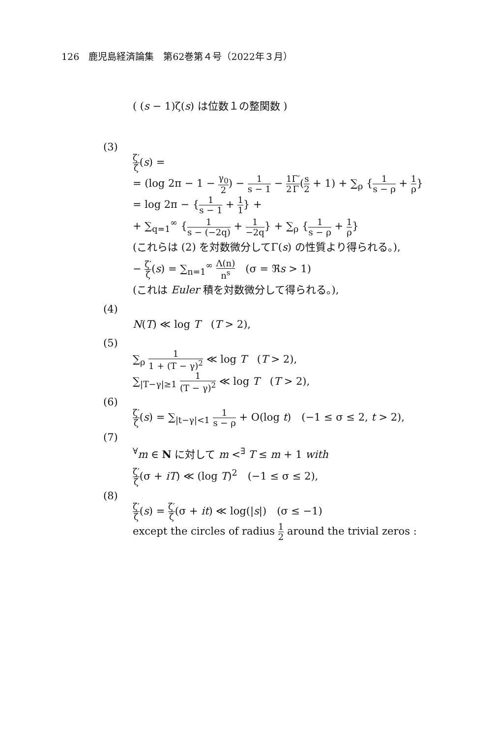126　鹿児島経済論集　第62巻第４号（2022年３月）
( (s − 1)ζ(s) は位数１の整関数 )
(3)
ζ′ ζ(s) =
= (log 2π − 1 − γ<sub>0</sub> 2) − 1 s − 1 − 1 2 Γ′ Γ(s 2 + 1) + ∑<sub>ρ</sub> {1 s − ρ + 1 ρ}
= log 2π − {1 s − 1 + 1 1} +
+ ∑<sub>q=1</sub><sup>∞</sup> {1 s − (−2q) + 1 −2q} + ∑<sub>ρ</sub> {1 s − ρ + 1 ρ}
(これらは (2) を対数微分してΓ(s) の性質より得られる。),
− ζ′ ζ(s) = ∑<sub>n=1</sub><sup>∞</sup> Λ(n) n<sup>s</sup>　(σ = ℜs > 1)
(これは Euler 積を対数微分して得られる。),
(4)
N(T) ≪ log T　(T > 2),
(5)
∑<sub>ρ</sub> 1 1 + (T − γ)<sup>2</sup> ≪ log T　(T > 2),
∑<sub>|T−γ|≥1</sub> 1 (T − γ)<sup>2</sup> ≪ log T　(T > 2),
(6)
ζ′ ζ(s) = ∑<sub>|t−γ|<1</sub> 1 s − ρ + O(log t)　(−1 ≤ σ ≤ 2, t > 2),
(7)
<sup>∀</sup>m ∈ N に対して m <<sup>∃</sup> T ≤ m + 1 with
ζ′ ζ(σ + iT) ≪ (log T)<sup>2</sup>　(−1 ≤ σ ≤ 2),
(8)
ζ′ ζ(s) = ζ′ ζ(σ + it) ≪ log(|s|)　(σ ≤ −1)
except the circles of radius 1 2 around the trivial zeros :